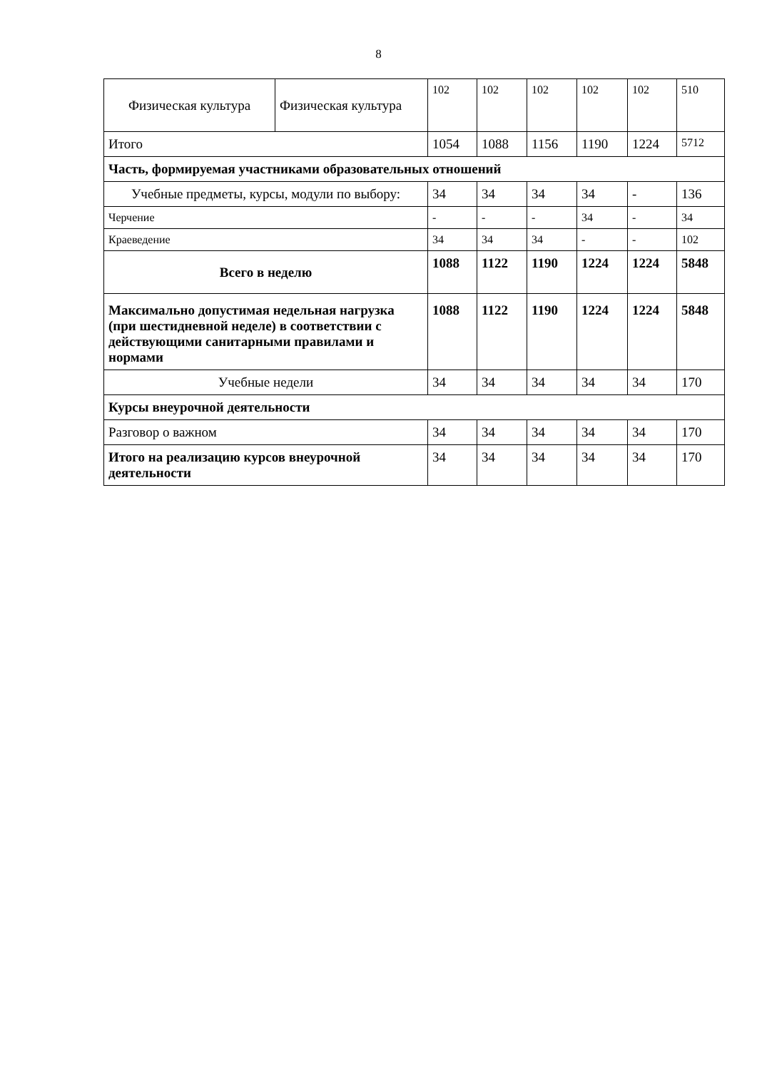8
| Физическая культура | Физическая культура | 102 | 102 | 102 | 102 | 102 | 510 |
| Итого | | 1054 | 1088 | 1156 | 1190 | 1224 | 5712 |
| Часть, формируемая участниками образовательных отношений | | | | | | | |
| Учебные предметы, курсы, модули по выбору: | | 34 | 34 | 34 | 34 | - | 136 |
| Черчение | | - | - | - | 34 | - | 34 |
| Краеведение | | 34 | 34 | 34 | - | - | 102 |
| Всего в неделю | | 1088 | 1122 | 1190 | 1224 | 1224 | 5848 |
| Максимально допустимая недельная нагрузка (при шестидневной неделе) в соответствии с действующими санитарными правилами и нормами | | 1088 | 1122 | 1190 | 1224 | 1224 | 5848 |
| Учебные недели | | 34 | 34 | 34 | 34 | 34 | 170 |
| Курсы внеурочной деятельности | | | | | | | |
| Разговор о важном | | 34 | 34 | 34 | 34 | 34 | 170 |
| Итого на реализацию курсов внеурочной деятельности | | 34 | 34 | 34 | 34 | 34 | 170 |